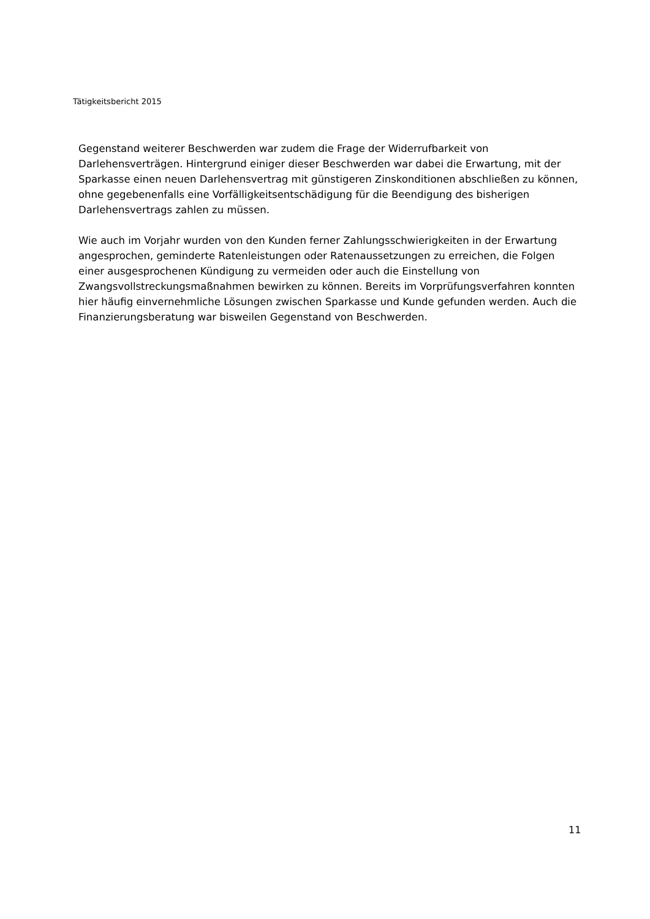Tätigkeitsbericht 2015
Gegenstand weiterer Beschwerden war zudem die Frage der Widerrufbarkeit von Darlehensverträgen. Hintergrund einiger dieser Beschwerden war dabei die Erwartung, mit der Sparkasse einen neuen Darlehensvertrag mit günstigeren Zinskonditionen abschließen zu können, ohne gegebenenfalls eine Vorfälligkeitsentschädigung für die Beendigung des bisherigen Darlehensvertrags zahlen zu müssen.
Wie auch im Vorjahr wurden von den Kunden ferner Zahlungsschwierigkeiten in der Erwartung angesprochen, geminderte Ratenleistungen oder Ratenaussetzungen zu erreichen, die Folgen einer ausgesprochenen Kündigung zu vermeiden oder auch die Einstellung von Zwangsvollstreckungsmaßnahmen bewirken zu können. Bereits im Vorprüfungsverfahren konnten hier häufig einvernehmliche Lösungen zwischen Sparkasse und Kunde gefunden werden. Auch die Finanzierungsberatung war bisweilen Gegenstand von Beschwerden.
11